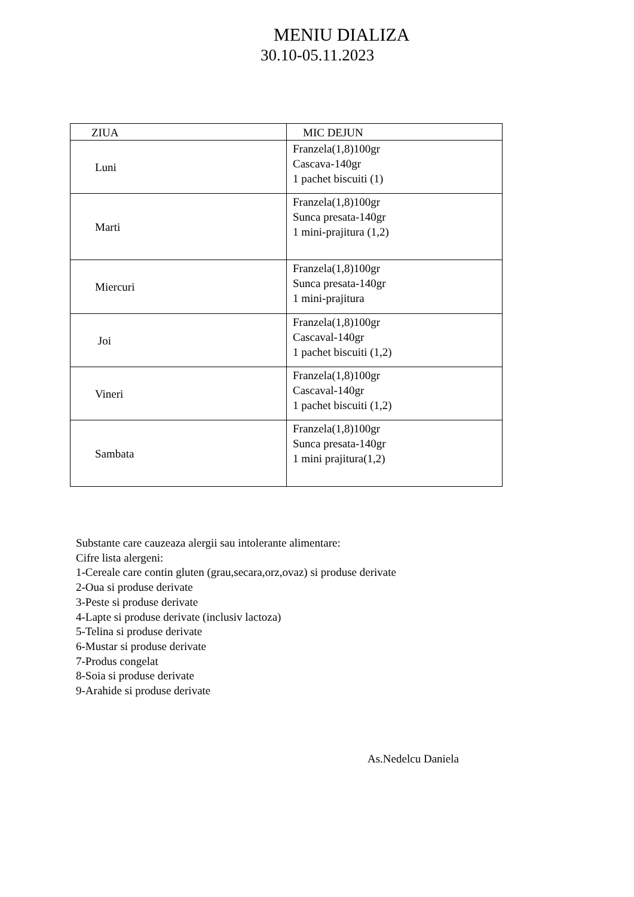MENIU DIALIZA
30.10-05.11.2023
| ZIUA | MIC DEJUN |
| --- | --- |
| Luni | Franzela(1,8)100gr Cascava-140gr 1 pachet biscuiti (1) |
| Marti | Franzela(1,8)100gr Sunca presata-140gr 1 mini-prajitura (1,2) |
| Miercuri | Franzela(1,8)100gr Sunca presata-140gr 1 mini-prajitura |
| Joi | Franzela(1,8)100gr Cascaval-140gr 1 pachet biscuiti (1,2) |
| Vineri | Franzela(1,8)100gr Cascaval-140gr 1 pachet biscuiti (1,2) |
| Sambata | Franzela(1,8)100gr Sunca presata-140gr 1 mini prajitura(1,2) |
Substante care cauzeaza alergii sau intolerante alimentare:
Cifre lista alergeni:
1-Cereale care contin gluten (grau,secara,orz,ovaz) si produse derivate
2-Oua si produse derivate
3-Peste si produse derivate
4-Lapte si produse derivate (inclusiv lactoza)
5-Telina si produse derivate
6-Mustar si produse derivate
7-Produs congelat
8-Soia si produse derivate
9-Arahide si produse derivate
As.Nedelcu Daniela